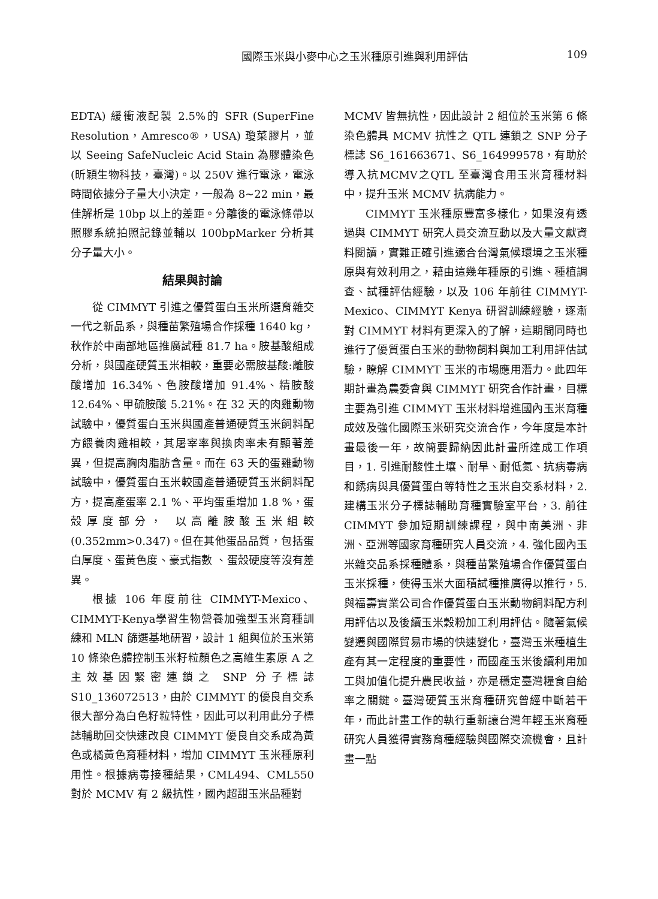國際玉米與小麥中心之玉米種原引進與利用評估 109
EDTA) 緩衝液配製 2.5%的 SFR (SuperFine Resolution，Amresco®，USA) 瓊菜膠片，並以 Seeing SafeNucleic Acid Stain 為膠體染色 (昕穎生物科技，臺灣)。以 250V 進行電泳，電泳時間依據分子量大小決定，一般為 8~22 min，最佳解析是 10bp 以上的差距。分離後的電泳條帶以照膠系統拍照記錄並輔以 100bpMarker 分析其分子量大小。
結果與討論
從 CIMMYT 引進之優質蛋白玉米所選育雜交一代之新品系，與種苗繁殖場合作採種 1640 kg，秋作於中南部地區推廣試種 81.7 ha。胺基酸組成分析，與國產硬質玉米相較，重要必需胺基酸:離胺酸增加 16.34%、色胺酸增加 91.4%、精胺酸 12.64%、甲硫胺酸 5.21%。在 32 天的肉雞動物試驗中，優質蛋白玉米與國產普通硬質玉米飼料配方餵養肉雞相較，其屠宰率與換肉率未有顯著差異，但提高胸肉脂肪含量。而在 63 天的蛋雞動物試驗中，優質蛋白玉米較國產普通硬質玉米飼料配方，提高產蛋率 2.1 %、平均蛋重增加 1.8 %，蛋殼厚度部分， 以高離胺酸玉米組較 (0.352mm>0.347)。但在其他蛋品品質，包括蛋白厚度、蛋黃色度、豪式指數 、蛋殼硬度等沒有差異。
根據 106 年度前往 CIMMYT-Mexico、CIMMYT-Kenya學習生物營養加強型玉米育種訓練和 MLN 篩選基地研習，設計 1 組與位於玉米第 10 條染色體控制玉米籽粒顏色之高維生素原 A 之主效基因緊密連鎖之 SNP 分子標誌 S10_136072513，由於 CIMMYT 的優良自交系很大部分為白色籽粒特性，因此可以利用此分子標誌輔助回交快速改良 CIMMYT 優良自交系成為黃色或橘黃色育種材料，增加 CIMMYT 玉米種原利用性。根據病毒接種結果，CML494、CML550 對於 MCMV 有 2 級抗性，國內超甜玉米品種對
MCMV 皆無抗性，因此設計 2 組位於玉米第 6 條染色體具 MCMV 抗性之 QTL 連鎖之 SNP 分子標誌 S6_161663671、S6_164999578，有助於導入抗MCMV之QTL 至臺灣食用玉米育種材料中，提升玉米 MCMV 抗病能力。
CIMMYT 玉米種原豐富多樣化，如果沒有透過與 CIMMYT 研究人員交流互動以及大量文獻資料閱讀，實難正確引進適合台灣氣候環境之玉米種原與有效利用之，藉由這幾年種原的引進、種植調查、試種評估經驗，以及 106 年前往 CIMMYT-Mexico、CIMMYT Kenya 研習訓練經驗，逐漸對 CIMMYT 材料有更深入的了解，這期間同時也進行了優質蛋白玉米的動物飼料與加工利用評估試驗，瞭解 CIMMYT 玉米的市場應用潛力。此四年期計畫為農委會與 CIMMYT 研究合作計畫，目標主要為引進 CIMMYT 玉米材料增進國內玉米育種成效及強化國際玉米研究交流合作，今年度是本計畫最後一年，故簡要歸納因此計畫所達成工作項目，1. 引進耐酸性土壤、耐旱、耐低氮、抗病毒病和銹病與具優質蛋白等特性之玉米自交系材料，2. 建構玉米分子標誌輔助育種實驗室平台，3. 前往 CIMMYT 參加短期訓練課程，與中南美洲、非洲、亞洲等國家育種研究人員交流，4. 強化國內玉米雜交品系採種體系，與種苗繁殖場合作優質蛋白玉米採種，使得玉米大面積試種推廣得以推行，5. 與福壽實業公司合作優質蛋白玉米動物飼料配方利用評估以及後續玉米穀粉加工利用評估。隨著氣候變遷與國際貿易市場的快速變化，臺灣玉米種植生產有其一定程度的重要性，而國產玉米後續利用加工與加值化提升農民收益，亦是穩定臺灣糧食自給率之關鍵。臺灣硬質玉米育種研究曾經中斷若干年，而此計畫工作的執行重新讓台灣年輕玉米育種研究人員獲得實務育種經驗與國際交流機會，且計畫一點